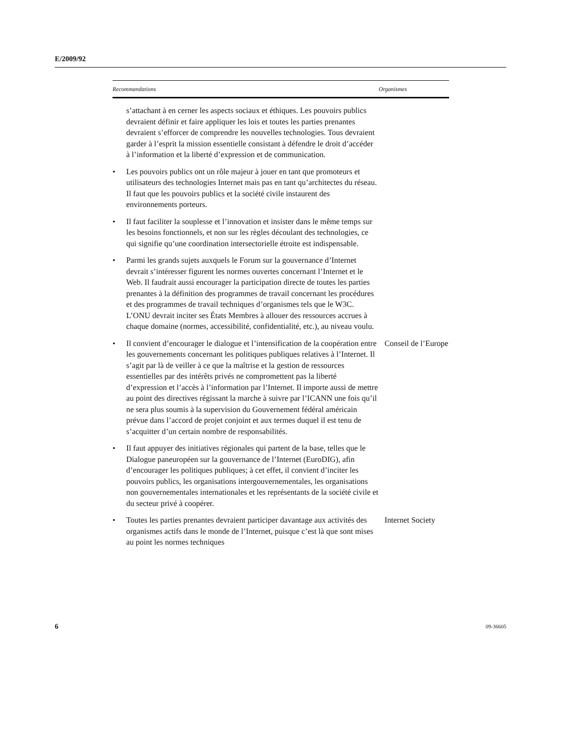E/2009/92
| Recommandations | Organismes |
| --- | --- |
| s’attachant à en cerner les aspects sociaux et éthiques. Les pouvoirs publics devraient définir et faire appliquer les lois et toutes les parties prenantes devraient s’efforcer de comprendre les nouvelles technologies. Tous devraient garder à l’esprit la mission essentielle consistant à défendre le droit d’accéder à l’information et la liberté d’expression et de communication. | |
| • Les pouvoirs publics ont un rôle majeur à jouer en tant que promoteurs et utilisateurs des technologies Internet mais pas en tant qu’architectes du réseau. Il faut que les pouvoirs publics et la société civile instaurent des environnements porteurs. | |
| • Il faut faciliter la souplesse et l’innovation et insister dans le même temps sur les besoins fonctionnels, et non sur les règles découlant des technologies, ce qui signifie qu’une coordination intersectorielle étroite est indispensable. | |
| • Parmi les grands sujets auxquels le Forum sur la gouvernance d’Internet devrait s’intéresser figurent les normes ouvertes concernant l’Internet et le Web. Il faudrait aussi encourager la participation directe de toutes les parties prenantes à la définition des programmes de travail concernant les procédures et des programmes de travail techniques d’organismes tels que le W3C. L’ONU devrait inciter ses États Membres à allouer des ressources accrues à chaque domaine (normes, accessibilité, confidentialité, etc.), au niveau voulu. | |
| • Il convient d’encourager le dialogue et l’intensification de la coopération entre les gouvernements concernant les politiques publiques relatives à l’Internet. Il s’agit par là de veiller à ce que la maîtrise et la gestion de ressources essentielles par des intérêts privés ne compromettent pas la liberté d’expression et l’accès à l’information par l’Internet. Il importe aussi de mettre au point des directives régissant la marche à suivre par l’ICANN une fois qu’il ne sera plus soumis à la supervision du Gouvernement fédéral américain prévue dans l’accord de projet conjoint et aux termes duquel il est tenu de s’acquitter d’un certain nombre de responsabilités. | Conseil de l’Europe |
| • Il faut appuyer des initiatives régionales qui partent de la base, telles que le Dialogue paneuropéen sur la gouvernance de l’Internet (EuroDIG), afin d’encourager les politiques publiques; à cet effet, il convient d’inciter les pouvoirs publics, les organisations intergouvernementales, les organisations non gouvernementales internationales et les représentants de la société civile et du secteur privé à coopérer. | |
| • Toutes les parties prenantes devraient participer davantage aux activités des organismes actifs dans le monde de l’Internet, puisque c’est là que sont mises au point les normes techniques | Internet Society |
6 09-36605